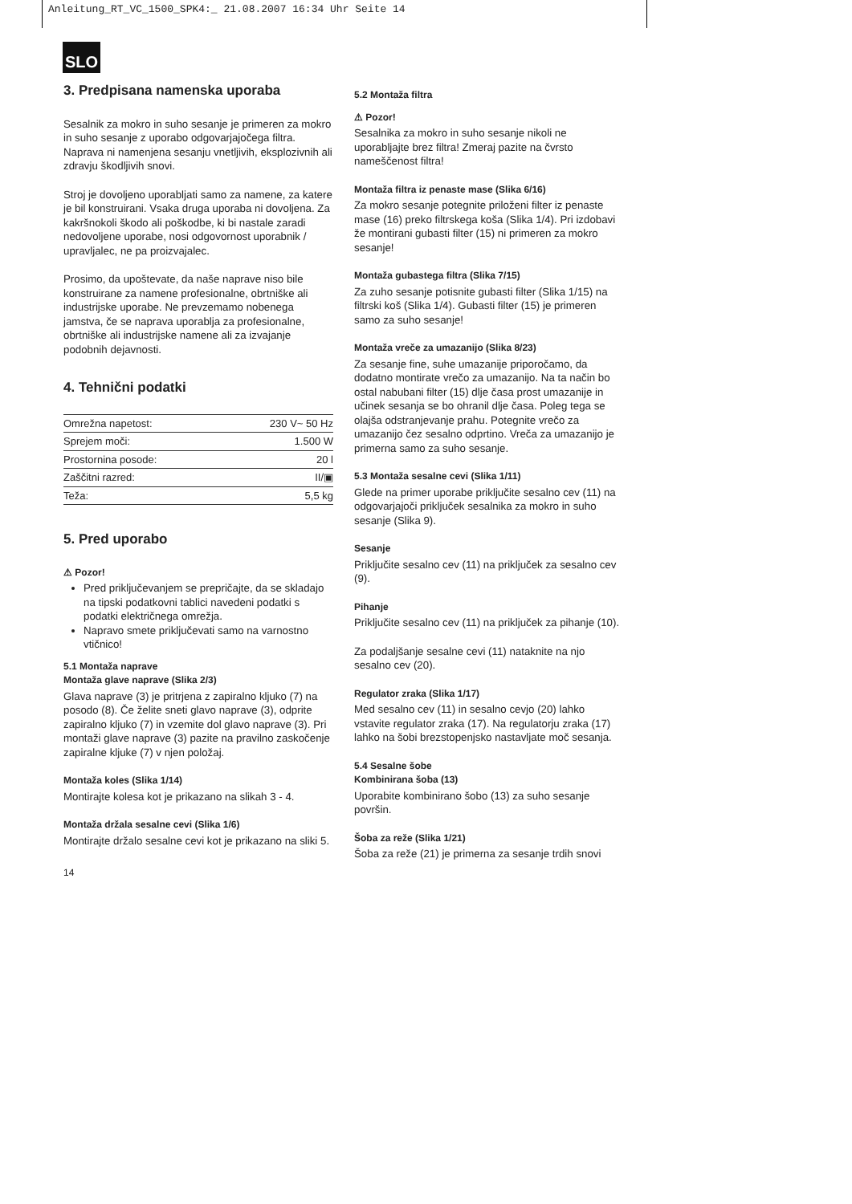Anleitung_RT_VC_1500_SPK4:_ 21.08.2007 16:34 Uhr Seite 14
SLO
3. Predpisana namenska uporaba
Sesalnik za mokro in suho sesanje je primeren za mokro in suho sesanje z uporabo odgovarjajočega filtra. Naprava ni namenjena sesanju vnetljivih, eksplozivnih ali zdravju škodljivih snovi.
Stroj je dovoljeno uporabljati samo za namene, za katere je bil konstruirani. Vsaka druga uporaba ni dovoljena. Za kakršnokoli škodo ali poškodbe, ki bi nastale zaradi nedovoljene uporabe, nosi odgovornost uporabnik / upravljalec, ne pa proizvajalec.
Prosimo, da upoštevate, da naše naprave niso bile konstruirane za namene profesionalne, obrtniške ali industrijske uporabe. Ne prevzemamo nobenega jamstva, če se naprava uporablja za profesionalne, obrtniške ali industrijske namene ali za izvajanje podobnih dejavnosti.
4. Tehnični podatki
| Omrežna napetost: | 230 V~ 50 Hz |
| Sprejem moči: | 1.500 W |
| Prostornina posode: | 20 l |
| Zaščitni razred: | II/▣ |
| Teža: | 5,5 kg |
5. Pred uporabo
⚠ Pozor!
Pred priključevanjem se prepričajte, da se skladajo na tipski podatkovni tablici navedeni podatki s podatki električnega omrežja.
Napravo smete priključevati samo na varnostno vtičnico!
5.1 Montaža naprave
Montaža glave naprave (Slika 2/3)
Glava naprave (3) je pritrjena z zapiralno kljuko (7) na posodo (8). Če želite sneti glavo naprave (3), odprite zapiralno kljuko (7) in vzemite dol glavo naprave (3). Pri montaži glave naprave (3) pazite na pravilno zaskočenje zapiralne kljuke (7) v njen položaj.
Montaža koles (Slika 1/14)
Montirajte kolesa kot je prikazano na slikah 3 - 4.
Montaža držala sesalne cevi (Slika 1/6)
Montirajte držalo sesalne cevi kot je prikazano na sliki 5.
5.2 Montaža filtra
⚠ Pozor!
Sesalnika za mokro in suho sesanje nikoli ne uporabljajte brez filtra! Zmeraj pazite na čvrsto nameščenost filtra!
Montaža filtra iz penaste mase (Slika 6/16)
Za mokro sesanje potegnite priloženi filter iz penaste mase (16) preko filtrskega koša (Slika 1/4). Pri izdobavi že montirani gubasti filter (15) ni primeren za mokro sesanje!
Montaža gubastega filtra (Slika 7/15)
Za zuho sesanje potisnite gubasti filter (Slika 1/15) na filtrski koš (Slika 1/4). Gubasti filter (15) je primeren samo za suho sesanje!
Montaža vreče za umazanijo (Slika 8/23)
Za sesanje fine, suhe umazanije priporočamo, da dodatno montirate vrečo za umazanijo. Na ta način bo ostal nabubani filter (15) dlje časa prost umazanije in učinek sesanja se bo ohranil dlje časa. Poleg tega se olajša odstranjevanje prahu. Potegnite vrečo za umazanijo čez sesalno odprtino. Vreča za umazanijo je primerna samo za suho sesanje.
5.3 Montaža sesalne cevi (Slika 1/11)
Glede na primer uporabe priključite sesalno cev (11) na odgovarjajoči priključek sesalnika za mokro in suho sesanje (Slika 9).
Sesanje
Priključite sesalno cev (11) na priključek za sesalno cev (9).
Pihanje
Priključite sesalno cev (11) na priključek za pihanje (10).
Za podaljšanje sesalne cevi (11) nataknite na njo sesalno cev (20).
Regulator zraka (Slika 1/17)
Med sesalno cev (11) in sesalno cevjo (20) lahko vstavite regulator zraka (17). Na regulatorju zraka (17) lahko na šobi brezstopenjsko nastavljate moč sesanja.
5.4 Sesalne šobe
Kombinirana šoba (13)
Uporabite kombinirano šobo (13) za suho sesanje površin.
Šoba za reže (Slika 1/21)
Šoba za reže (21) je primerna za sesanje trdih snovi
14